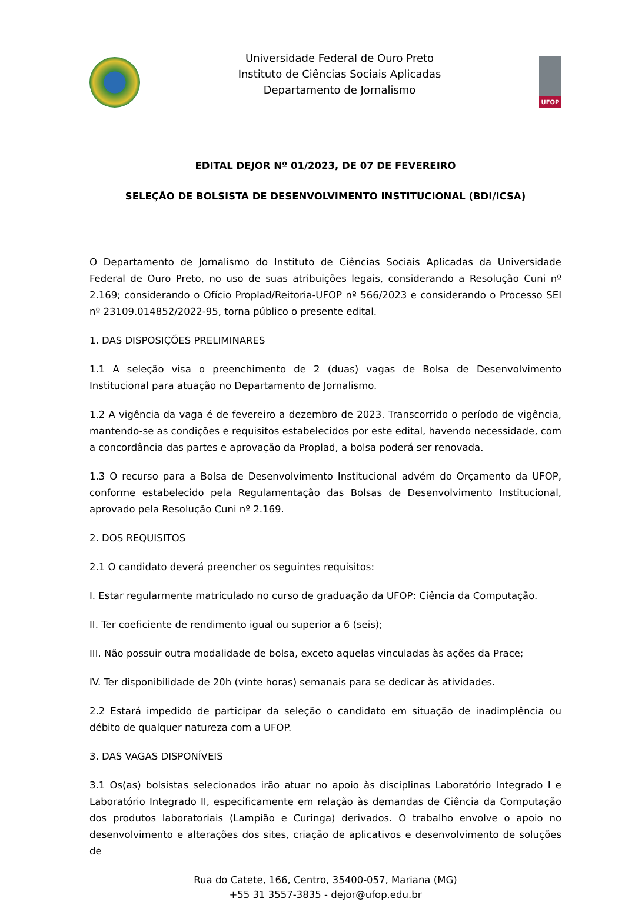Universidade Federal de Ouro Preto
Instituto de Ciências Sociais Aplicadas
Departamento de Jornalismo
UFOP
EDITAL DEJOR Nº 01/2023, DE 07 DE FEVEREIRO
SELEÇÃO DE BOLSISTA DE DESENVOLVIMENTO INSTITUCIONAL (BDI/ICSA)
O Departamento de Jornalismo do Instituto de Ciências Sociais Aplicadas da Universidade Federal de Ouro Preto, no uso de suas atribuições legais, considerando a Resolução Cuni nº 2.169; considerando o Ofício Proplad/Reitoria-UFOP nº 566/2023 e considerando o Processo SEI nº 23109.014852/2022-95, torna público o presente edital.
1. DAS DISPOSIÇÕES PRELIMINARES
1.1 A seleção visa o preenchimento de 2 (duas) vagas de Bolsa de Desenvolvimento Institucional para atuação no Departamento de Jornalismo.
1.2 A vigência da vaga é de fevereiro a dezembro de 2023. Transcorrido o período de vigência, mantendo-se as condições e requisitos estabelecidos por este edital, havendo necessidade, com a concordância das partes e aprovação da Proplad, a bolsa poderá ser renovada.
1.3 O recurso para a Bolsa de Desenvolvimento Institucional advém do Orçamento da UFOP, conforme estabelecido pela Regulamentação das Bolsas de Desenvolvimento Institucional, aprovado pela Resolução Cuni nº 2.169.
2. DOS REQUISITOS
2.1 O candidato deverá preencher os seguintes requisitos:
I. Estar regularmente matriculado no curso de graduação da UFOP: Ciência da Computação.
II. Ter coeficiente de rendimento igual ou superior a 6 (seis);
III. Não possuir outra modalidade de bolsa, exceto aquelas vinculadas às ações da Prace;
IV. Ter disponibilidade de 20h (vinte horas) semanais para se dedicar às atividades.
2.2 Estará impedido de participar da seleção o candidato em situação de inadimplência ou débito de qualquer natureza com a UFOP.
3. DAS VAGAS DISPONÍVEIS
3.1 Os(as) bolsistas selecionados irão atuar no apoio às disciplinas Laboratório Integrado I e Laboratório Integrado II, especificamente em relação às demandas de Ciência da Computação dos produtos laboratoriais (Lampião e Curinga) derivados. O trabalho envolve o apoio no desenvolvimento e alterações dos sites, criação de aplicativos e desenvolvimento de soluções de
Rua do Catete, 166, Centro, 35400-057, Mariana (MG)
+55 31 3557-3835 - dejor@ufop.edu.br